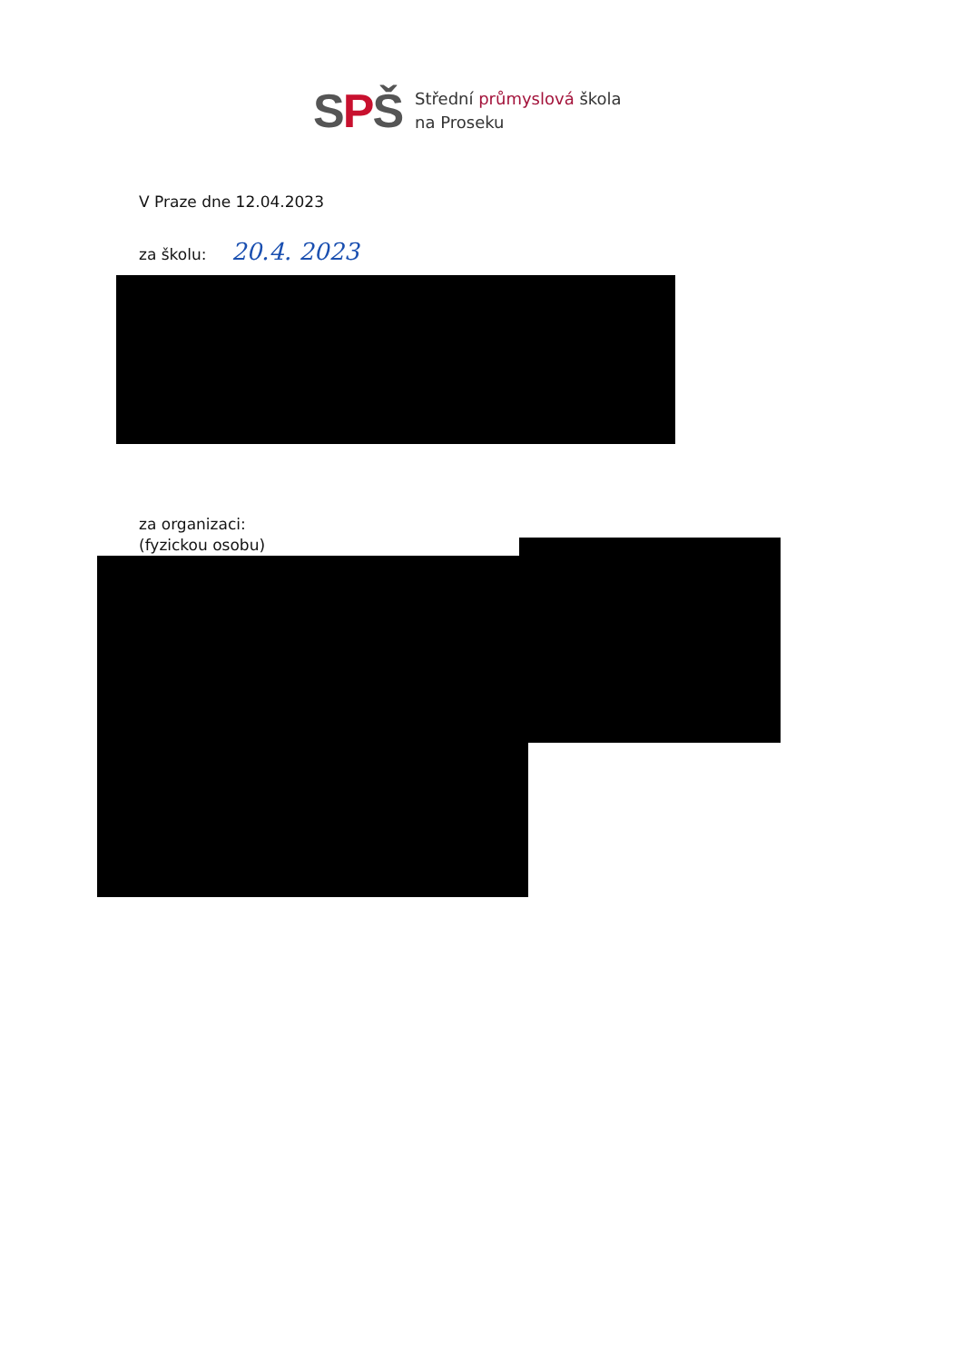SPŠ
Střední průmyslová škola
na Proseku
V Praze dne 12.04.2023
za školu: 20.4. 2023
za organizaci:
(fyzickou osobu)